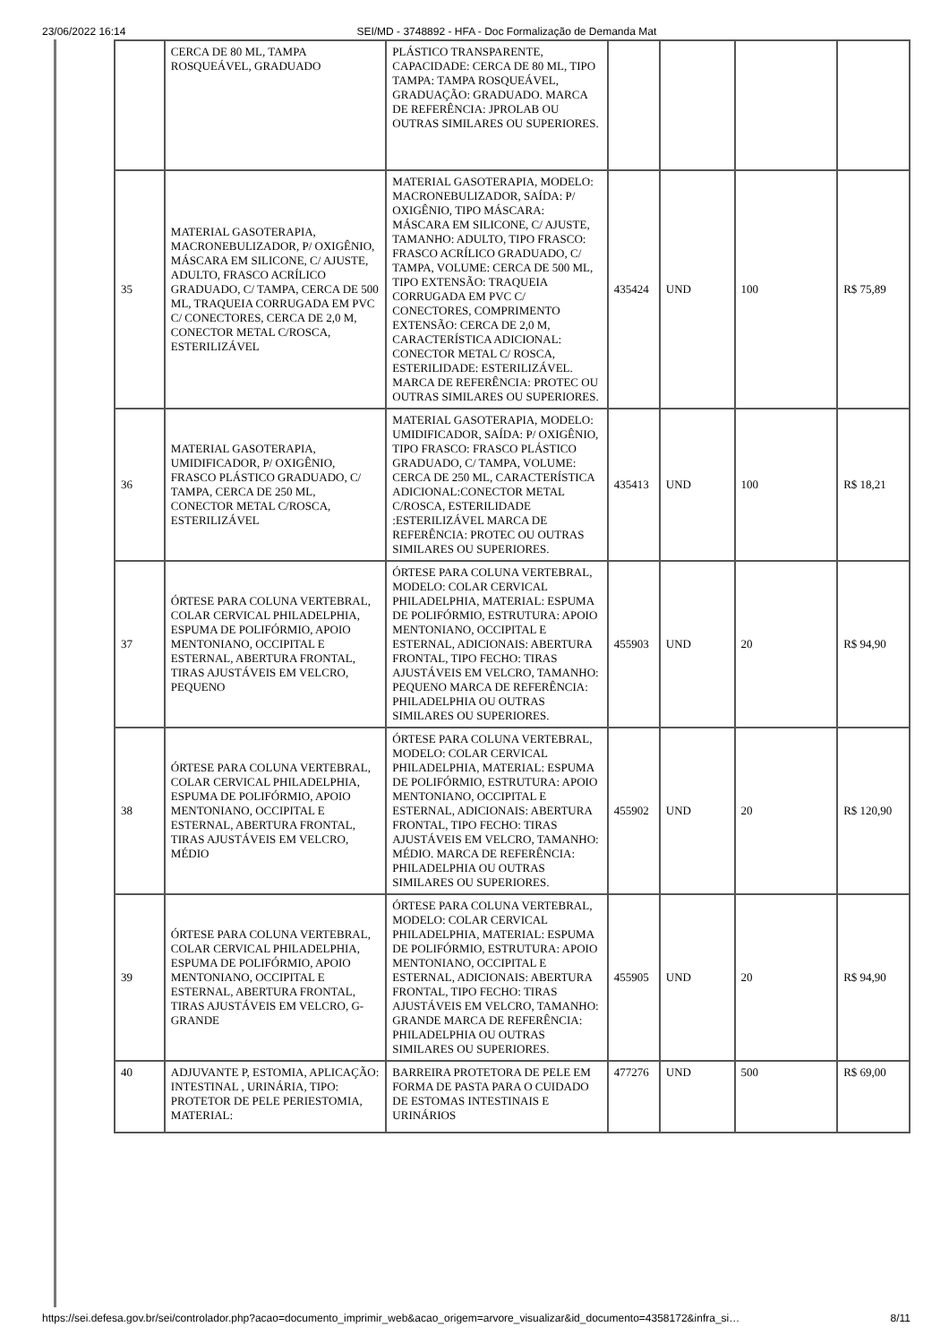23/06/2022 16:14 SEI/MD - 3748892 - HFA - Doc Formalização de Demanda Mat
| | CERCA DE 80 ML, TAMPA ROSQUEÁVEL, GRADUADO | PLÁSTICO TRANSPARENTE, CAPACIDADE: CERCA DE 80 ML, TIPO TAMPA: TAMPA ROSQUEÁVEL, GRADUAÇÃO: GRADUADO. MARCA DE REFERÊNCIA: JPROLAB OU OUTRAS SIMILARES OU SUPERIORES. | | | | |
| 35 | MATERIAL GASOTERAPIA, MACRONEBULIZADOR, P/ OXIGÊNIO, MÁSCARA EM SILICONE, C/ AJUSTE, ADULTO, FRASCO ACRÍLICO GRADUADO, C/ TAMPA, CERCA DE 500 ML, TRAQUEIA CORRUGADA EM PVC C/ CONECTORES, CERCA DE 2,0 M, CONECTOR METAL C/ROSCA, ESTERILIZÁVEL | MATERIAL GASOTERAPIA, MODELO: MACRONEBULIZADOR, SAÍDA: P/ OXIGÊNIO, TIPO MÁSCARA: MÁSCARA EM SILICONE, C/ AJUSTE, TAMANHO: ADULTO, TIPO FRASCO: FRASCO ACRÍLICO GRADUADO, C/ TAMPA, VOLUME: CERCA DE 500 ML, TIPO EXTENSÃO: TRAQUEIA CORRUGADA EM PVC C/ CONECTORES, COMPRIMENTO EXTENSÃO: CERCA DE 2,0 M, CARACTERÍSTICA ADICIONAL: CONECTOR METAL C/ ROSCA, ESTERILIDADE: ESTERILIZÁVEL. MARCA DE REFERÊNCIA: PROTEC OU OUTRAS SIMILARES OU SUPERIORES. | 435424 | UND | 100 | R$ 75,89 |
| 36 | MATERIAL GASOTERAPIA, UMIDIFICADOR, P/ OXIGÊNIO, FRASCO PLÁSTICO GRADUADO, C/ TAMPA, CERCA DE 250 ML, CONECTOR METAL C/ROSCA, ESTERILIZÁVEL | MATERIAL GASOTERAPIA, MODELO: UMIDIFICADOR, SAÍDA: P/ OXIGÊNIO, TIPO FRASCO: FRASCO PLÁSTICO GRADUADO, C/ TAMPA, VOLUME: CERCA DE 250 ML, CARACTERÍSTICA ADICIONAL:CONECTOR METAL C/ROSCA, ESTERILIDADE :ESTERILIZÁVEL MARCA DE REFERÊNCIA: PROTEC OU OUTRAS SIMILARES OU SUPERIORES. | 435413 | UND | 100 | R$ 18,21 |
| 37 | ÓRTESE PARA COLUNA VERTEBRAL, COLAR CERVICAL PHILADELPHIA, ESPUMA DE POLIFÓRMIO, APOIO MENTONIANO, OCCIPITAL E ESTERNAL, ABERTURA FRONTAL, TIRAS AJUSTÁVEIS EM VELCRO, PEQUENO | ÓRTESE PARA COLUNA VERTEBRAL, MODELO: COLAR CERVICAL PHILADELPHIA, MATERIAL: ESPUMA DE POLIFÓRMIO, ESTRUTURA: APOIO MENTONIANO, OCCIPITAL E ESTERNAL, ADICIONAIS: ABERTURA FRONTAL, TIPO FECHO: TIRAS AJUSTÁVEIS EM VELCRO, TAMANHO: PEQUENO MARCA DE REFERÊNCIA: PHILADELPHIA OU OUTRAS SIMILARES OU SUPERIORES. | 455903 | UND | 20 | R$ 94,90 |
| 38 | ÓRTESE PARA COLUNA VERTEBRAL, COLAR CERVICAL PHILADELPHIA, ESPUMA DE POLIFÓRMIO, APOIO MENTONIANO, OCCIPITAL E ESTERNAL, ABERTURA FRONTAL, TIRAS AJUSTÁVEIS EM VELCRO, MÉDIO | ÓRTESE PARA COLUNA VERTEBRAL, MODELO: COLAR CERVICAL PHILADELPHIA, MATERIAL: ESPUMA DE POLIFÓRMIO, ESTRUTURA: APOIO MENTONIANO, OCCIPITAL E ESTERNAL, ADICIONAIS: ABERTURA FRONTAL, TIPO FECHO: TIRAS AJUSTÁVEIS EM VELCRO, TAMANHO: MÉDIO. MARCA DE REFERÊNCIA: PHILADELPHIA OU OUTRAS SIMILARES OU SUPERIORES. | 455902 | UND | 20 | R$ 120,90 |
| 39 | ÓRTESE PARA COLUNA VERTEBRAL, COLAR CERVICAL PHILADELPHIA, ESPUMA DE POLIFÓRMIO, APOIO MENTONIANO, OCCIPITAL E ESTERNAL, ABERTURA FRONTAL, TIRAS AJUSTÁVEIS EM VELCRO, G- GRANDE | ÓRTESE PARA COLUNA VERTEBRAL, MODELO: COLAR CERVICAL PHILADELPHIA, MATERIAL: ESPUMA DE POLIFÓRMIO, ESTRUTURA: APOIO MENTONIANO, OCCIPITAL E ESTERNAL, ADICIONAIS: ABERTURA FRONTAL, TIPO FECHO: TIRAS AJUSTÁVEIS EM VELCRO, TAMANHO: GRANDE MARCA DE REFERÊNCIA: PHILADELPHIA OU OUTRAS SIMILARES OU SUPERIORES. | 455905 | UND | 20 | R$ 94,90 |
| 40 | ADJUVANTE P, ESTOMIA, APLICAÇÃO: INTESTINAL , URINÁRIA, TIPO: PROTETOR DE PELE PERIESTOMIA, MATERIAL: | BARREIRA PROTETORA DE PELE EM FORMA DE PASTA PARA O CUIDADO DE ESTOMAS INTESTINAIS E URINÁRIOS | 477276 | UND | 500 | R$ 69,00 |
https://sei.defesa.gov.br/sei/controlador.php?acao=documento_imprimir_web&acao_origem=arvore_visualizar&id_documento=4358172&infra_si… 8/11